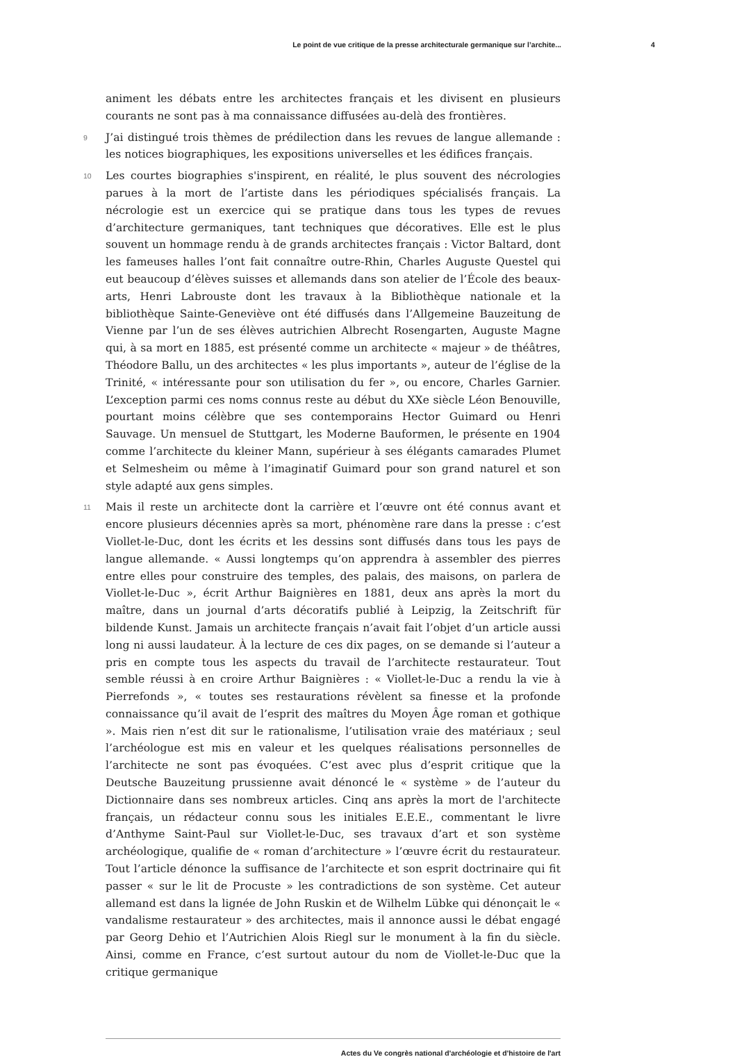Le point de vue critique de la presse architecturale germanique sur l’archite... 4
animent les débats entre les architectes français et les divisent en plusieurs courants ne sont pas à ma connaissance diffusées au-delà des frontières.
9 J’ai distingué trois thèmes de prédilection dans les revues de langue allemande : les notices biographiques, les expositions universelles et les édifices français.
10 Les courtes biographies s'inspirent, en réalité, le plus souvent des nécrologies parues à la mort de l’artiste dans les périodiques spécialisés français. La nécrologie est un exercice qui se pratique dans tous les types de revues d’architecture germaniques, tant techniques que décoratives. Elle est le plus souvent un hommage rendu à de grands architectes français : Victor Baltard, dont les fameuses halles l’ont fait connaître outre-Rhin, Charles Auguste Questel qui eut beaucoup d’élèves suisses et allemands dans son atelier de l’École des beaux-arts, Henri Labrouste dont les travaux à la Bibliothèque nationale et la bibliothèque Sainte-Geneviève ont été diffusés dans l’Allgemeine Bauzeitung de Vienne par l’un de ses élèves autrichien Albrecht Rosengarten, Auguste Magne qui, à sa mort en 1885, est présenté comme un architecte « majeur » de théâtres, Théodore Ballu, un des architectes « les plus importants », auteur de l’église de la Trinité, « intéressante pour son utilisation du fer », ou encore, Charles Garnier. L’exception parmi ces noms connus reste au début du XXe siècle Léon Benouville, pourtant moins célèbre que ses contemporains Hector Guimard ou Henri Sauvage. Un mensuel de Stuttgart, les Moderne Bauformen, le présente en 1904 comme l’architecte du kleiner Mann, supérieur à ses élégants camarades Plumet et Selmesheim ou même à l’imaginatif Guimard pour son grand naturel et son style adapté aux gens simples.
11 Mais il reste un architecte dont la carrière et l’œuvre ont été connus avant et encore plusieurs décennies après sa mort, phénomène rare dans la presse : c’est Viollet-le-Duc, dont les écrits et les dessins sont diffusés dans tous les pays de langue allemande. « Aussi longtemps qu’on apprendra à assembler des pierres entre elles pour construire des temples, des palais, des maisons, on parlera de Viollet-le-Duc », écrit Arthur Baignières en 1881, deux ans après la mort du maître, dans un journal d’arts décoratifs publié à Leipzig, la Zeitschrift für bildende Kunst. Jamais un architecte français n’avait fait l’objet d’un article aussi long ni aussi laudateur. À la lecture de ces dix pages, on se demande si l’auteur a pris en compte tous les aspects du travail de l’architecte restaurateur. Tout semble réussi à en croire Arthur Baignières : « Viollet-le-Duc a rendu la vie à Pierrefonds », « toutes ses restaurations révèlent sa finesse et la profonde connaissance qu’il avait de l’esprit des maîtres du Moyen Âge roman et gothique ». Mais rien n’est dit sur le rationalisme, l’utilisation vraie des matériaux ; seul l’archéologue est mis en valeur et les quelques réalisations personnelles de l’architecte ne sont pas évoquées. C’est avec plus d’esprit critique que la Deutsche Bauzeitung prussienne avait dénoncé le « système » de l’auteur du Dictionnaire dans ses nombreux articles. Cinq ans après la mort de l'architecte français, un rédacteur connu sous les initiales E.E.E., commentant le livre d’Anthyme Saint-Paul sur Viollet-le-Duc, ses travaux d’art et son système archéologique, qualifie de « roman d’architecture » l’œuvre écrit du restaurateur. Tout l’article dénonce la suffisance de l’architecte et son esprit doctrinaire qui fit passer « sur le lit de Procuste » les contradictions de son système. Cet auteur allemand est dans la lignée de John Ruskin et de Wilhelm Lübke qui dénonçait le « vandalisme restaurateur » des architectes, mais il annonce aussi le débat engagé par Georg Dehio et l’Autrichien Alois Riegl sur le monument à la fin du siècle. Ainsi, comme en France, c’est surtout autour du nom de Viollet-le-Duc que la critique germanique
Actes du Ve congrès national d'archéologie et d'histoire de l'art